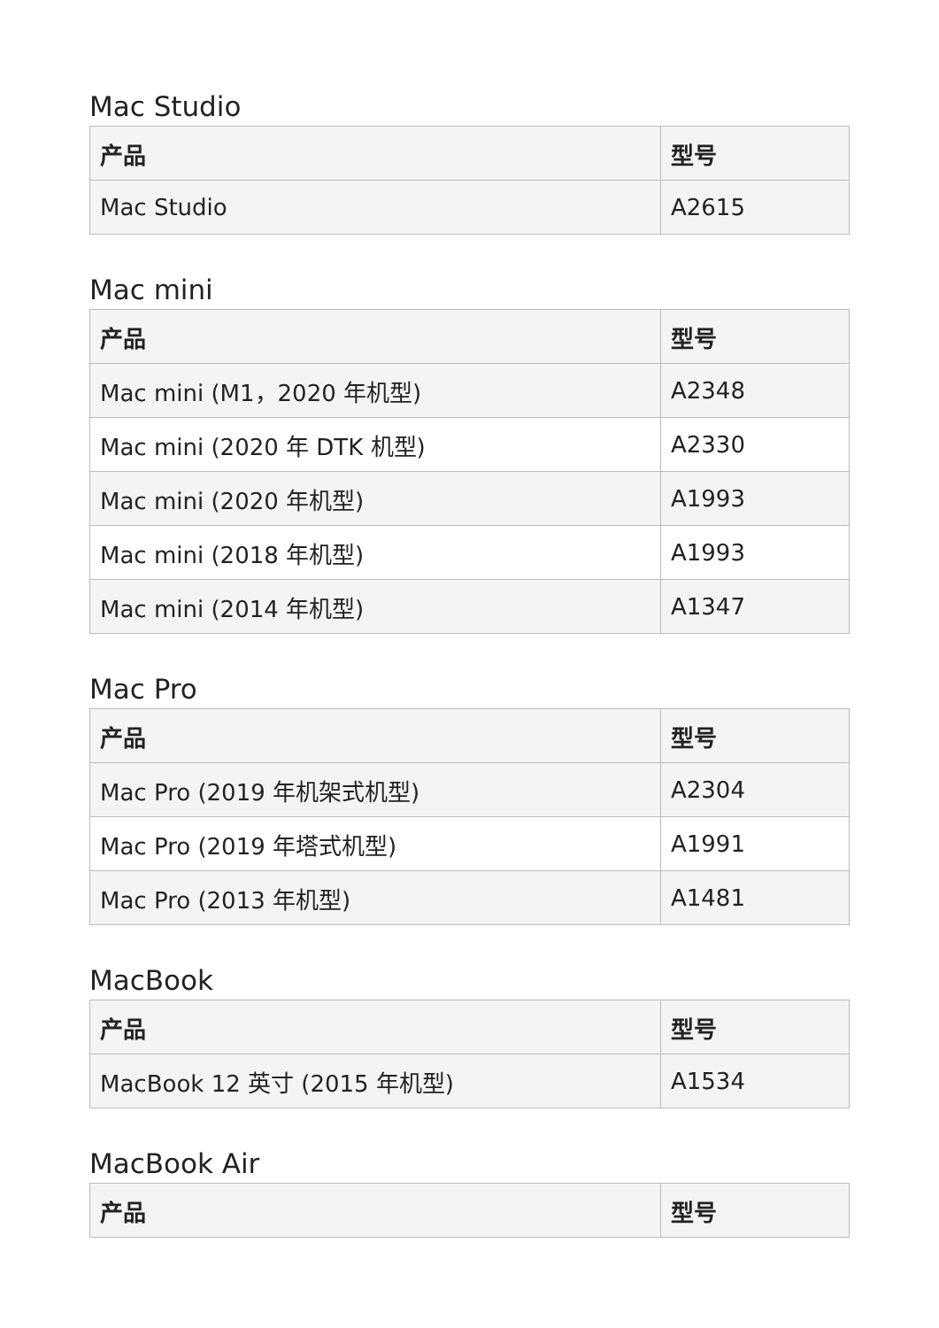Mac Studio
| 产品 | 型号 |
| --- | --- |
| Mac Studio | A2615 |
Mac mini
| 产品 | 型号 |
| --- | --- |
| Mac mini (M1，2020 年机型) | A2348 |
| Mac mini (2020 年 DTK 机型) | A2330 |
| Mac mini (2020 年机型) | A1993 |
| Mac mini (2018 年机型) | A1993 |
| Mac mini (2014 年机型) | A1347 |
Mac Pro
| 产品 | 型号 |
| --- | --- |
| Mac Pro (2019 年机架式机型) | A2304 |
| Mac Pro (2019 年塔式机型) | A1991 |
| Mac Pro (2013 年机型) | A1481 |
MacBook
| 产品 | 型号 |
| --- | --- |
| MacBook 12 英寸 (2015 年机型) | A1534 |
MacBook Air
| 产品 | 型号 |
| --- | --- |